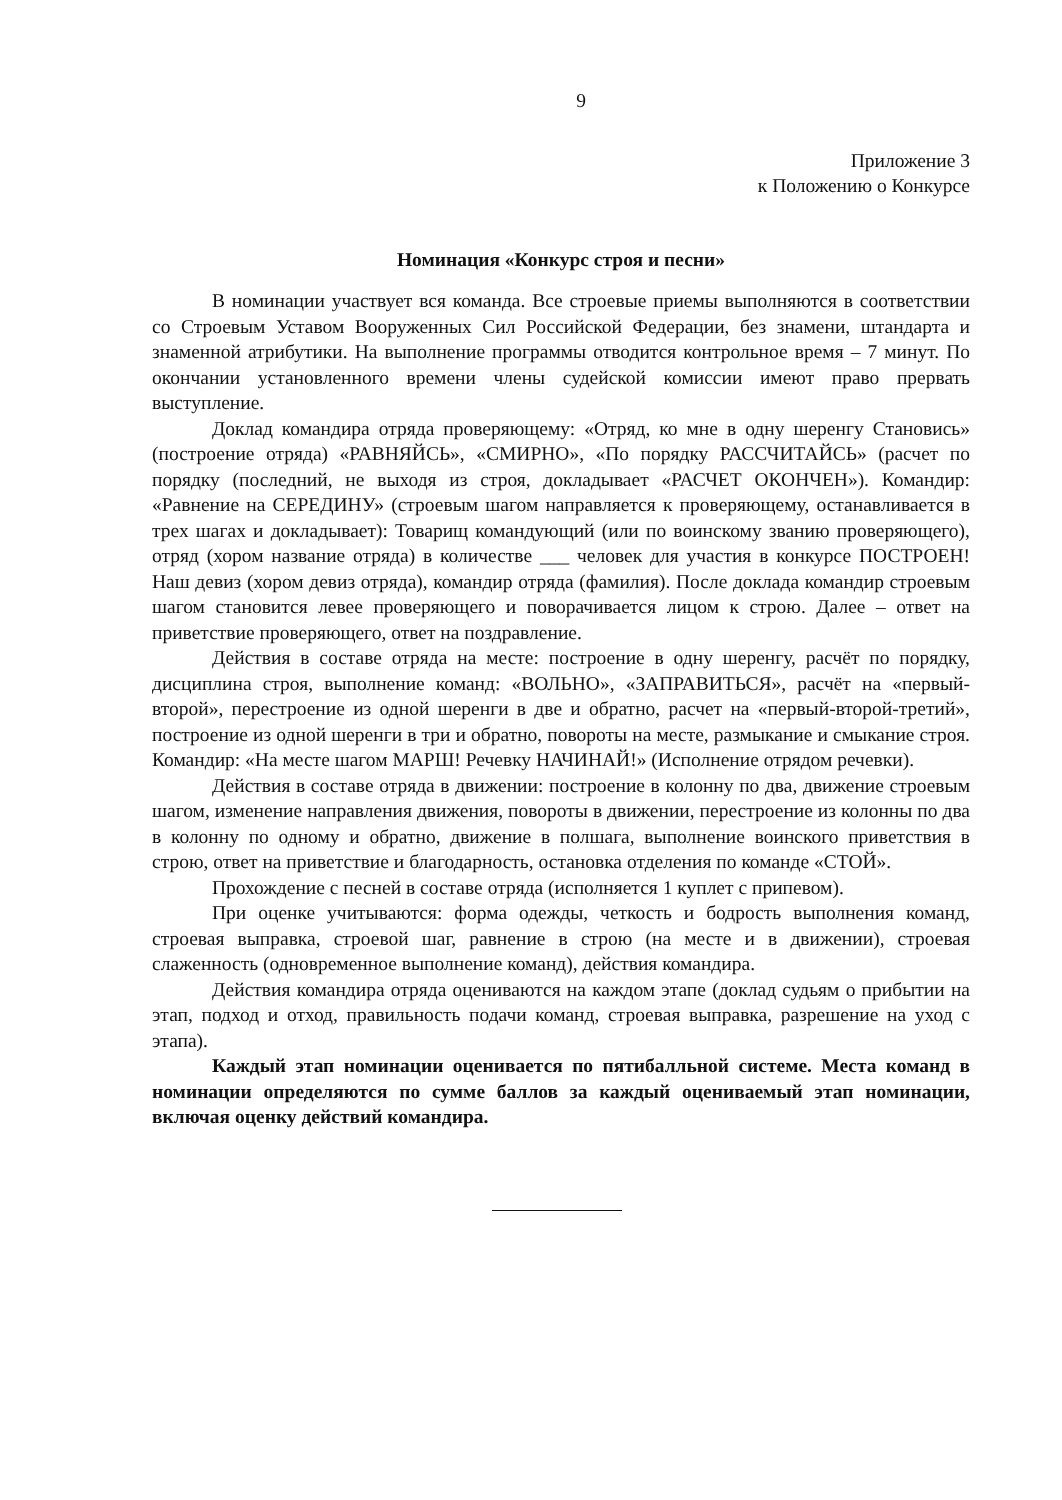9
Приложение 3
к Положению о Конкурсе
Номинация «Конкурс строя и песни»
В номинации участвует вся команда. Все строевые приемы выполняются в соответствии со Строевым Уставом Вооруженных Сил Российской Федерации, без знамени, штандарта и знаменной атрибутики. На выполнение программы отводится контрольное время – 7 минут. По окончании установленного времени члены судейской комиссии имеют право прервать выступление.
Доклад командира отряда проверяющему: «Отряд, ко мне в одну шеренгу Становись» (построение отряда) «РАВНЯЙСЬ», «СМИРНО», «По порядку РАССЧИТАЙСЬ» (расчет по порядку (последний, не выходя из строя, докладывает «РАСЧЕТ ОКОНЧЕН»). Командир: «Равнение на СЕРЕДИНУ» (строевым шагом направляется к проверяющему, останавливается в трех шагах и докладывает): Товарищ командующий (или по воинскому званию проверяющего), отряд (хором название отряда) в количестве ___ человек для участия в конкурсе ПОСТРОЕН! Наш девиз (хором девиз отряда), командир отряда (фамилия). После доклада командир строевым шагом становится левее проверяющего и поворачивается лицом к строю. Далее – ответ на приветствие проверяющего, ответ на поздравление.
Действия в составе отряда на месте: построение в одну шеренгу, расчёт по порядку, дисциплина строя, выполнение команд: «ВОЛЬНО», «ЗАПРАВИТЬСЯ», расчёт на «первый-второй», перестроение из одной шеренги в две и обратно, расчет на «первый-второй-третий», построение из одной шеренги в три и обратно, повороты на месте, размыкание и смыкание строя. Командир: «На месте шагом МАРШ! Речевку НАЧИНАЙ!» (Исполнение отрядом речевки).
Действия в составе отряда в движении: построение в колонну по два, движение строевым шагом, изменение направления движения, повороты в движении, перестроение из колонны по два в колонну по одному и обратно, движение в полшага, выполнение воинского приветствия в строю, ответ на приветствие и благодарность, остановка отделения по команде «СТОЙ».
Прохождение с песней в составе отряда (исполняется 1 куплет с припевом).
При оценке учитываются: форма одежды, четкость и бодрость выполнения команд, строевая выправка, строевой шаг, равнение в строю (на месте и в движении), строевая слаженность (одновременное выполнение команд), действия командира.
Действия командира отряда оцениваются на каждом этапе (доклад судьям о прибытии на этап, подход и отход, правильность подачи команд, строевая выправка, разрешение на уход с этапа).
Каждый этап номинации оценивается по пятибалльной системе. Места команд в номинации определяются по сумме баллов за каждый оцениваемый этап номинации, включая оценку действий командира.